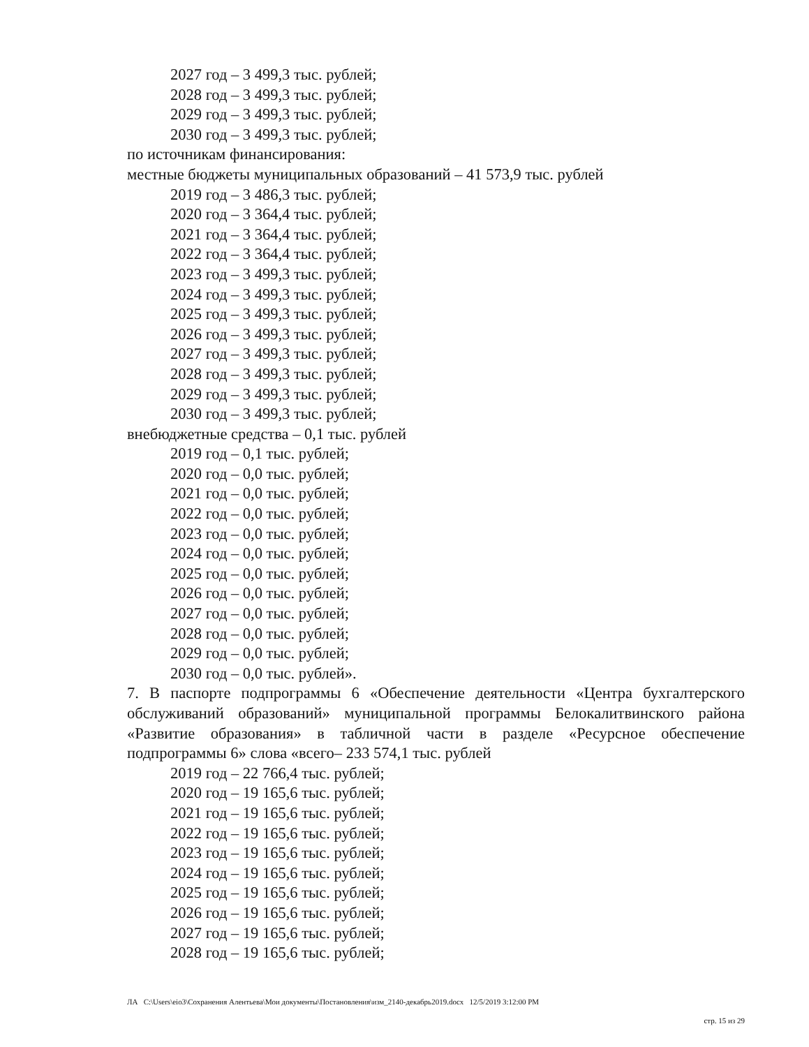2027 год – 3 499,3 тыс. рублей;
2028 год – 3 499,3 тыс. рублей;
2029 год – 3 499,3 тыс. рублей;
2030 год – 3 499,3 тыс. рублей;
по источникам финансирования:
местные бюджеты муниципальных образований – 41 573,9 тыс. рублей
2019 год – 3 486,3 тыс. рублей;
2020 год – 3 364,4 тыс. рублей;
2021 год – 3 364,4 тыс. рублей;
2022 год – 3 364,4 тыс. рублей;
2023 год – 3 499,3 тыс. рублей;
2024 год – 3 499,3 тыс. рублей;
2025 год – 3 499,3 тыс. рублей;
2026 год – 3 499,3 тыс. рублей;
2027 год – 3 499,3 тыс. рублей;
2028 год – 3 499,3 тыс. рублей;
2029 год – 3 499,3 тыс. рублей;
2030 год – 3 499,3 тыс. рублей;
внебюджетные средства – 0,1 тыс. рублей
2019 год – 0,1 тыс. рублей;
2020 год – 0,0 тыс. рублей;
2021 год – 0,0 тыс. рублей;
2022 год – 0,0 тыс. рублей;
2023 год – 0,0 тыс. рублей;
2024 год – 0,0 тыс. рублей;
2025 год – 0,0 тыс. рублей;
2026 год – 0,0 тыс. рублей;
2027 год – 0,0 тыс. рублей;
2028 год – 0,0 тыс. рублей;
2029 год – 0,0 тыс. рублей;
2030 год – 0,0 тыс. рублей».
7. В паспорте подпрограммы 6 «Обеспечение деятельности «Центра бухгалтерского обслуживаний образований» муниципальной программы Белокалитвинского района «Развитие образования» в табличной части в разделе «Ресурсное обеспечение подпрограммы 6» слова «всего– 233 574,1 тыс. рублей
2019 год – 22 766,4 тыс. рублей;
2020 год – 19 165,6 тыс. рублей;
2021 год – 19 165,6 тыс. рублей;
2022 год – 19 165,6 тыс. рублей;
2023 год – 19 165,6 тыс. рублей;
2024 год – 19 165,6 тыс. рублей;
2025 год – 19 165,6 тыс. рублей;
2026 год – 19 165,6 тыс. рублей;
2027 год – 19 165,6 тыс. рублей;
2028 год – 19 165,6 тыс. рублей;
ЛА C:\Users\eio3\Сохранения Алентьева\Мои документы\Постановления\изм_2140-декабрь2019.docx 12/5/2019 3:12:00 PM
стр. 15 из 29